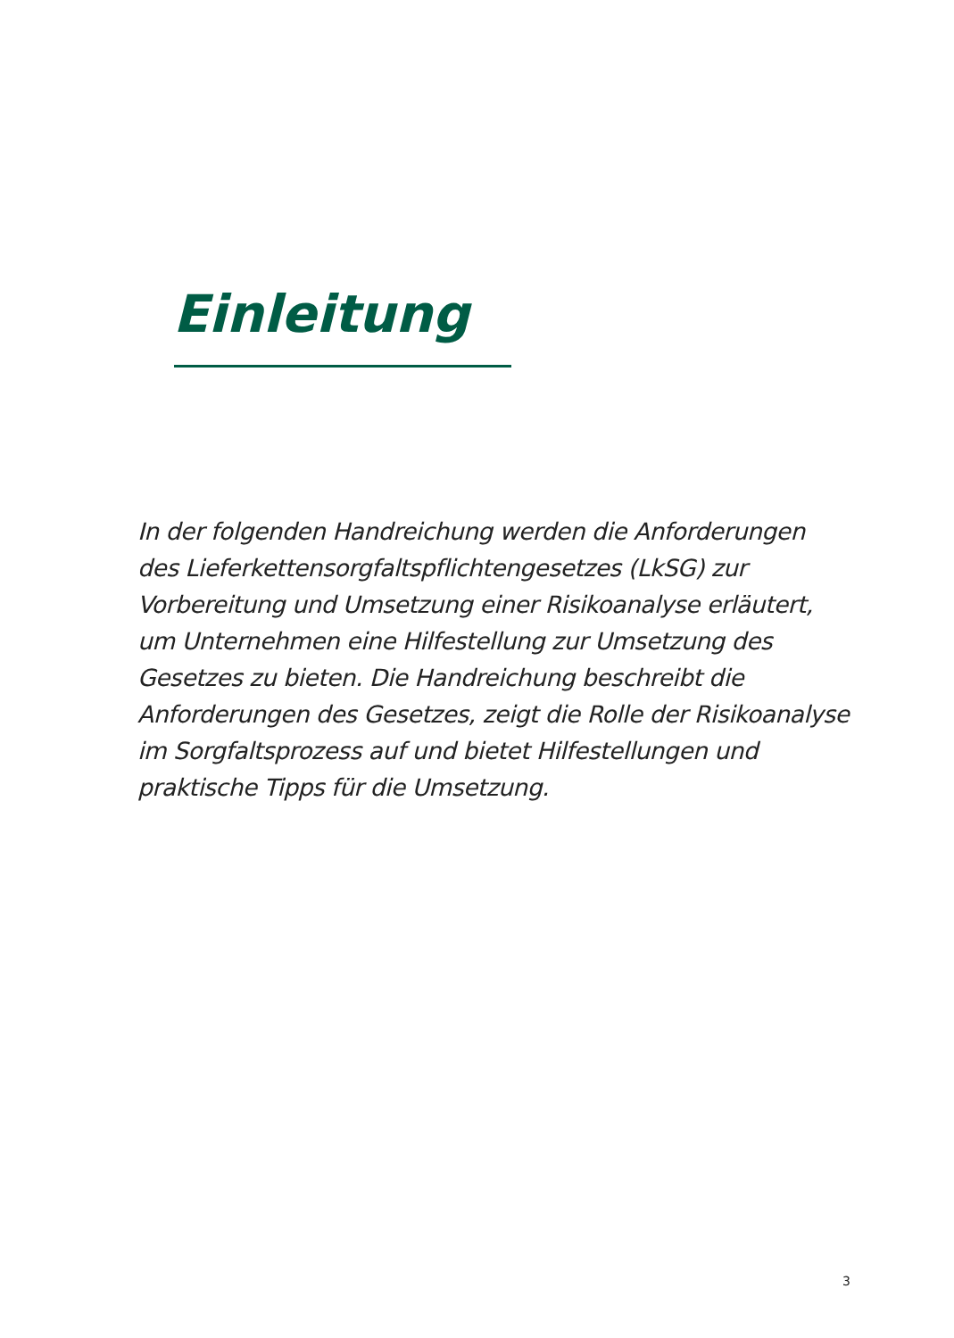Einleitung
In der folgenden Handreichung werden die Anforderungen des Lieferkettensorgfaltspflichtengesetzes (LkSG) zur Vorbereitung und Umsetzung einer Risikoanalyse erläutert, um Unternehmen eine Hilfestellung zur Umsetzung des Gesetzes zu bieten. Die Handreichung beschreibt die Anforderungen des Gesetzes, zeigt die Rolle der Risikoanalyse im Sorgfaltsprozess auf und bietet Hilfestellungen und praktische Tipps für die Umsetzung.
3